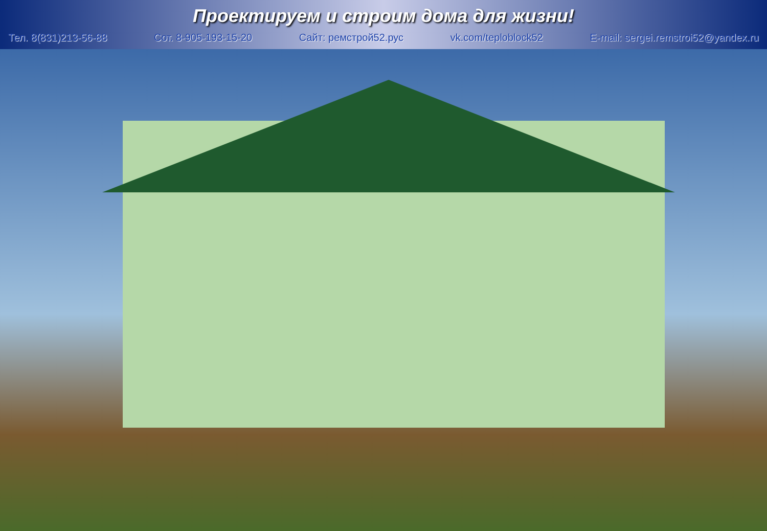Проектируем и строим дома для жизни!
Тел. 8(831)213-56-88 Сот. 8-905-193-15-20 Сайт: ремстрой52.рус vk.com/teploblock52 E-mail: sergei.remstroi52@yandex.ru